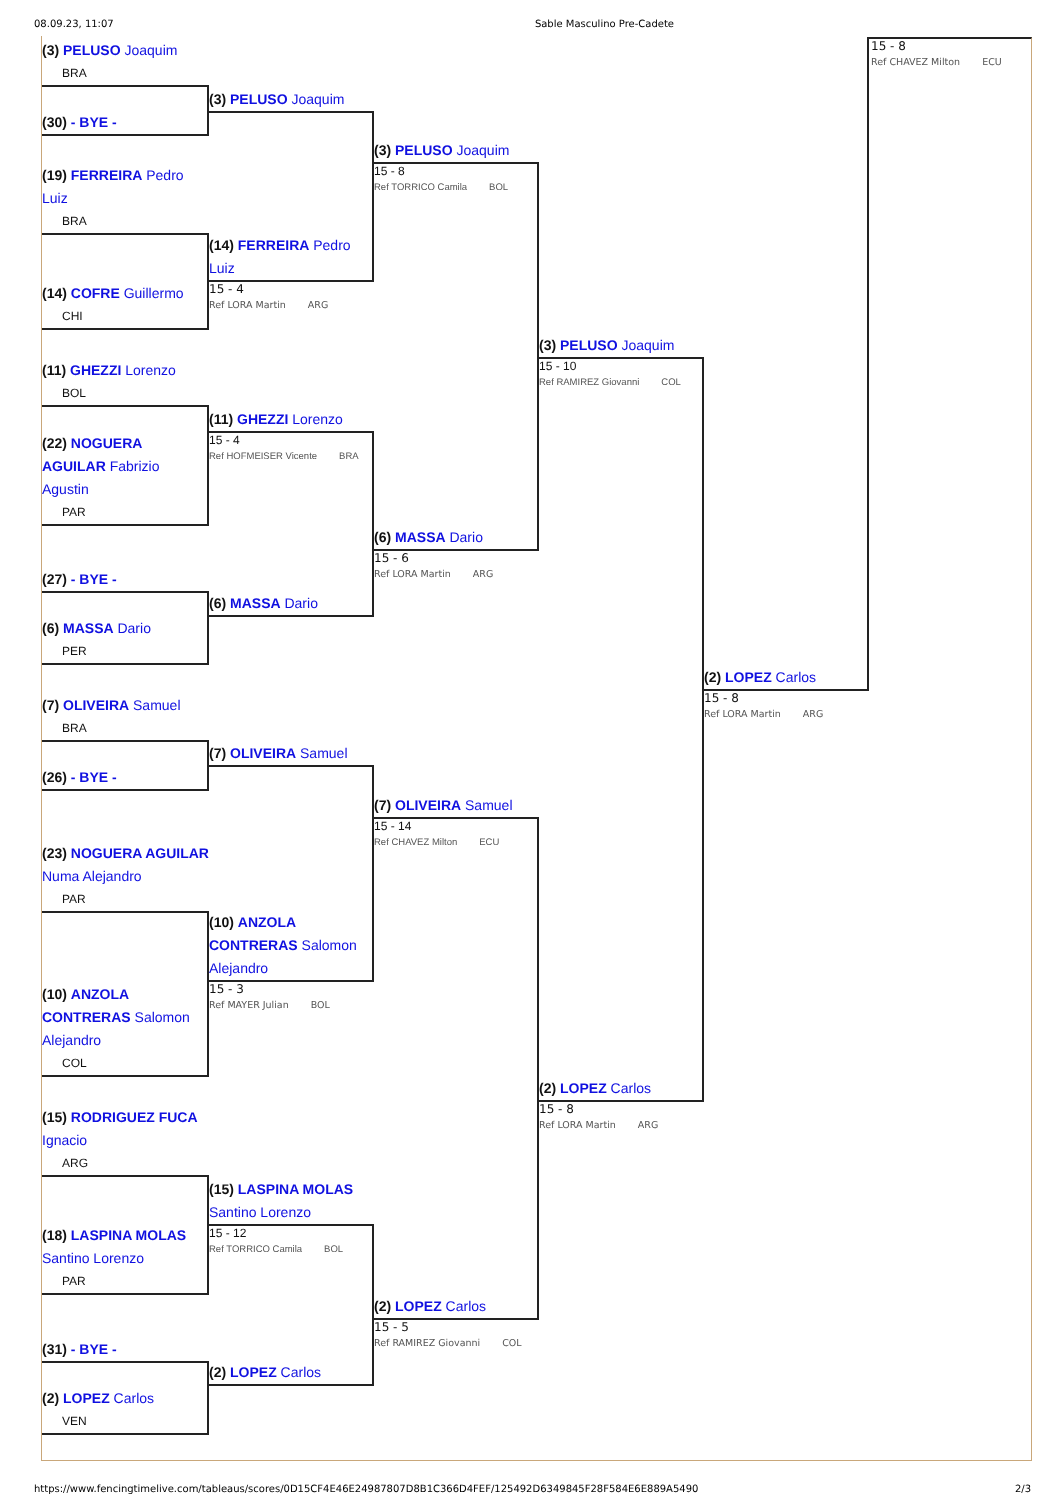08.09.23, 11:07 Sable Masculino Pre-Cadete
(3) PELUSO Joaquim
BRA
(30) - BYE -
(19) FERREIRA Pedro Luiz
BRA
(14) COFRE Guillermo
CHI
(11) GHEZZI Lorenzo
BOL
(22) NOGUERA AGUILAR Fabrizio Agustin
PAR
(27) - BYE -
(6) MASSA Dario
PER
(7) OLIVEIRA Samuel
BRA
(26) - BYE -
(23) NOGUERA AGUILAR Numa Alejandro
PAR
(10) ANZOLA CONTRERAS Salomon Alejandro
COL
(15) RODRIGUEZ FUCA Ignacio
ARG
(18) LASPINA MOLAS Santino Lorenzo
PAR
(31) - BYE -
(2) LOPEZ Carlos
VEN
(3) PELUSO Joaquim
(14) FERREIRA Pedro Luiz
15 - 4
Ref LORA Martin ARG
(11) GHEZZI Lorenzo
15 - 4
Ref HOFMEISER Vicente BRA
(6) MASSA Dario
(7) OLIVEIRA Samuel
(10) ANZOLA CONTRERAS Salomon Alejandro
15 - 3
Ref MAYER Julian BOL
(15) LASPINA MOLAS Santino Lorenzo
15 - 12
Ref TORRICO Camila BOL
(2) LOPEZ Carlos
(3) PELUSO Joaquim
15 - 8
Ref TORRICO Camila BOL
(6) MASSA Dario
15 - 6
Ref LORA Martin ARG
(7) OLIVEIRA Samuel
15 - 14
Ref CHAVEZ Milton ECU
(2) LOPEZ Carlos
15 - 5
Ref RAMIREZ Giovanni COL
(3) PELUSO Joaquim
15 - 10
Ref RAMIREZ Giovanni COL
(2) LOPEZ Carlos
15 - 8
Ref LORA Martin ARG
(2) LOPEZ Carlos
15 - 8
Ref LORA Martin ARG
15 - 8
Ref CHAVEZ Milton ECU
https://www.fencingtimelive.com/tableaus/scores/0D15CF4E46E24987807D8B1C366D4FEF/125492D6349845F28F584E6E889A5490 2/3